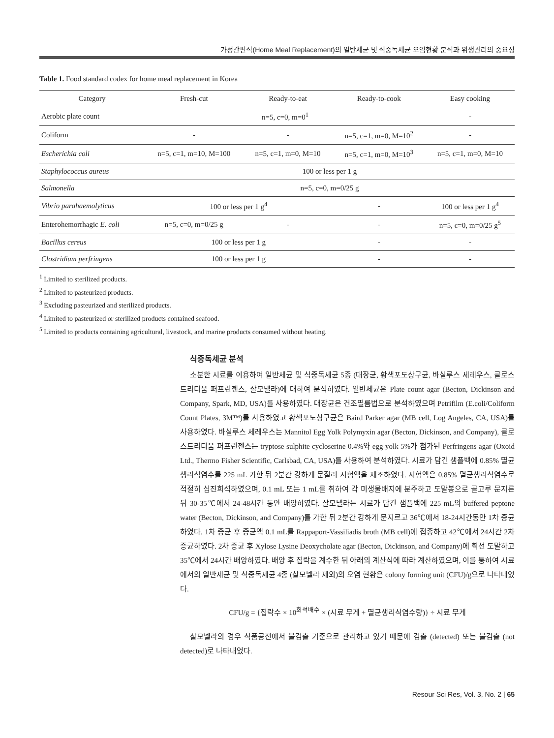가정간편식(Home Meal Replacement)의 일반세균 및 식중독세균 오염현황 분석과 위생관리의 중요성
Table 1. Food standard codex for home meal replacement in Korea
| Category | Fresh-cut | Ready-to-eat | Ready-to-cook | Easy cooking |
| --- | --- | --- | --- | --- |
| Aerobic plate count | n=5, c=0, m=0<sup>1</sup> | | | - |
| Coliform | - | - | n=5, c=1, m=0, M=10<sup>2</sup> | - |
| Escherichia coli | n=5, c=1, m=10, M=100 | n=5, c=1, m=0, M=10 | n=5, c=1, m=0, M=10<sup>3</sup> | n=5, c=1, m=0, M=10 |
| Staphylococcus aureus | 100 or less per 1 g | | | |
| Salmonella | n=5, c=0, m=0/25 g | | | |
| Vibrio parahaemolyticus | 100 or less per 1 g<sup>4</sup> | | - | 100 or less per 1 g<sup>4</sup> |
| Enterohemorrhagic E. coli | n=5, c=0, m=0/25 g | - | - | n=5, c=0, m=0/25 g<sup>5</sup> |
| Bacillus cereus | 100 or less per 1 g | | - | - |
| Clostridium perfringens | 100 or less per 1 g | | - | - |
<sup>1</sup> Limited to sterilized products.
<sup>2</sup> Limited to pasteurized products.
<sup>3</sup> Excluding pasteurized and sterilized products.
<sup>4</sup> Limited to pasteurized or sterilized products contained seafood.
<sup>5</sup> Limited to products containing agricultural, livestock, and marine products consumed without heating.
식중독세균 분석
소분한 시료를 이용하여 일반세균 및 식중독세균 5종 (대장균, 황색포도상구균, 바실루스 세레우스, 클로스트리디움 퍼프린젠스, 살모넬라)에 대하여 분석하였다. 일반세균은 Plate count agar (Becton, Dickinson and Company, Spark, MD, USA)를 사용하였다. 대장균은 건조필름법으로 분석하였으며 Petrifilm (E.coli/Coliform Count Plates, 3M™)를 사용하였고 황색포도상구균은 Baird Parker agar (MB cell, Log Angeles, CA, USA)를 사용하였다. 바실루스 세레우스는 Mannitol Egg Yolk Polymyxin agar (Becton, Dickinson, and Company), 클로스트리디움 퍼프린젠스는 tryptose sulphite cycloserine 0.4%와 egg yolk 5%가 첨가된 Perfringens agar (Oxoid Ltd., Thermo Fisher Scientific, Carlsbad, CA, USA)를 사용하여 분석하였다. 시료가 담긴 샘플백에 0.85% 멸균생리식염수를 225 mL 가한 뒤 2분간 강하게 문질러 시험액을 제조하였다. 시험액은 0.85% 멸균생리식염수로 적절히 십진희석하였으며, 0.1 mL 또는 1 mL를 취하여 각 미생물배지에 분주하고 도말봉으로 골고루 문지른 뒤 30-35℃에서 24-48시간 동안 배양하였다. 살모넬라는 시료가 담긴 샘플백에 225 mL의 buffered peptone water (Becton, Dickinson, and Company)를 가한 뒤 2분간 강하게 문지르고 36℃에서 18-24시간동안 1차 증균하였다. 1차 증균 후 증균액 0.1 mL를 Rappaport-Vassiliadis broth (MB cell)에 접종하고 42℃에서 24시간 2차 증균하였다. 2차 증균 후 Xylose Lysine Deoxycholate agar (Becton, Dickinson, and Company)에 획선 도말하고 35℃에서 24시간 배양하였다. 배양 후 집락을 계수한 뒤 아래의 계산식에 따라 계산하였으며, 이를 통하여 시료에서의 일반세균 및 식중독세균 4종 (살모넬라 제외)의 오염 현황은 colony forming unit (CFU)/g으로 나타내었다.
CFU/g = {집락수 × 10<sup>희석배수</sup> × (시료 무게 + 멸균생리식염수량)} ÷ 시료 무게
살모넬라의 경우 식품공전에서 불검출 기준으로 관리하고 있기 때문에 검출 (detected) 또는 불검출 (not detected)로 나타내었다.
Resour Sci Res, Vol. 3, No. 2 | 65